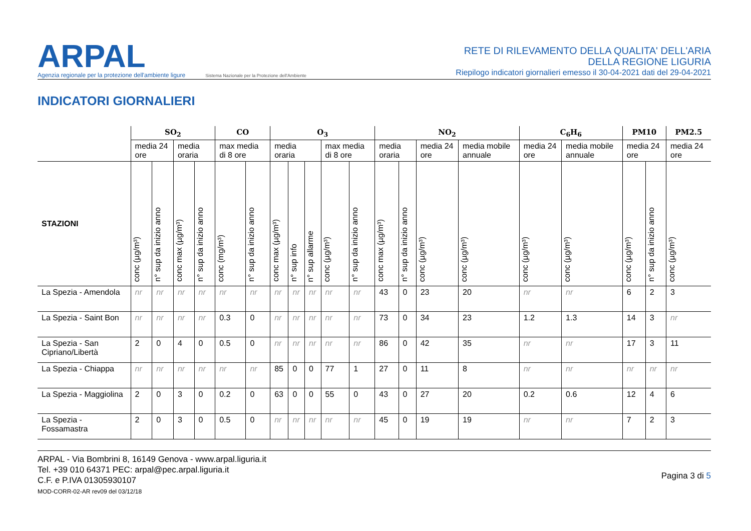ARPAL
Agenzia regionale per la protezione dell'ambiente ligure
Sistema Nazionale per la Protezione dell'Ambiente
RETE DI RILEVAMENTO DELLA QUALITA' DELL'ARIA
DELLA REGIONE LIGURIA
Riepilogo indicatori giornalieri emesso il 30-04-2021 dati del 29-04-2021
INDICATORI GIORNALIERI
| | SO<sub>2</sub> | | | | CO | | O<sub>3</sub> | | | | | NO<sub>2</sub> | | | | C<sub>6</sub>H<sub>6</sub> | | PM10 | | PM2.5 |
| --- | --- | --- | --- | --- | --- | --- | --- | --- | --- | --- | --- | --- | --- | --- | --- | --- | --- | --- | --- | --- |
| | media 24 ore | | media oraria | | max media di 8 ore | | media oraria | | | max media di 8 ore | | media oraria | | media 24 ore | media mobile annuale | media 24 ore | media mobile annuale | media 24 ore | | media 24 ore |
| STAZIONI | conc (µg/m³) | n° sup da inizio anno | conc max (µg/m³) | n° sup da inizio anno | conc (mg/m³) | n° sup da inizio anno | conc max (µg/m³) | n° sup info | n° sup allarme | conc (µg/m³) | n° sup da inizio anno | conc max (µg/m³) | n° sup da inizio anno | conc (µg/m³) | conc (µg/m³) | conc (µg/m³) | conc (µg/m³) | conc (µg/m³) | n° sup da inizio anno | conc (µg/m³) |
| La Spezia - Amendola | nr | nr | nr | nr | nr | nr | nr | nr | nr | nr | nr | 43 | 0 | 23 | 20 | nr | nr | 6 | 2 | 3 |
| La Spezia - Saint Bon | nr | nr | nr | nr | 0.3 | 0 | nr | nr | nr | nr | nr | 73 | 0 | 34 | 23 | 1.2 | 1.3 | 14 | 3 | nr |
| La Spezia - San Cipriano/Libertà | 2 | 0 | 4 | 0 | 0.5 | 0 | nr | nr | nr | nr | nr | 86 | 0 | 42 | 35 | nr | nr | 17 | 3 | 11 |
| La Spezia - Chiappa | nr | nr | nr | nr | nr | nr | 85 | 0 | 0 | 77 | 1 | 27 | 0 | 11 | 8 | nr | nr | nr | nr | nr |
| La Spezia - Maggiolina | 2 | 0 | 3 | 0 | 0.2 | 0 | 63 | 0 | 0 | 55 | 0 | 43 | 0 | 27 | 20 | 0.2 | 0.6 | 12 | 4 | 6 |
| La Spezia - Fossamastra | 2 | 0 | 3 | 0 | 0.5 | 0 | nr | nr | nr | nr | nr | 45 | 0 | 19 | 19 | nr | nr | 7 | 2 | 3 |
ARPAL - Via Bombrini 8, 16149 Genova - www.arpal.liguria.it
Tel. +39 010 64371 PEC: arpal@pec.arpal.liguria.it
C.F. e P.IVA 01305930107
MOD-CORR-02-AR rev09 del 03/12/18
Pagina 3 di 5